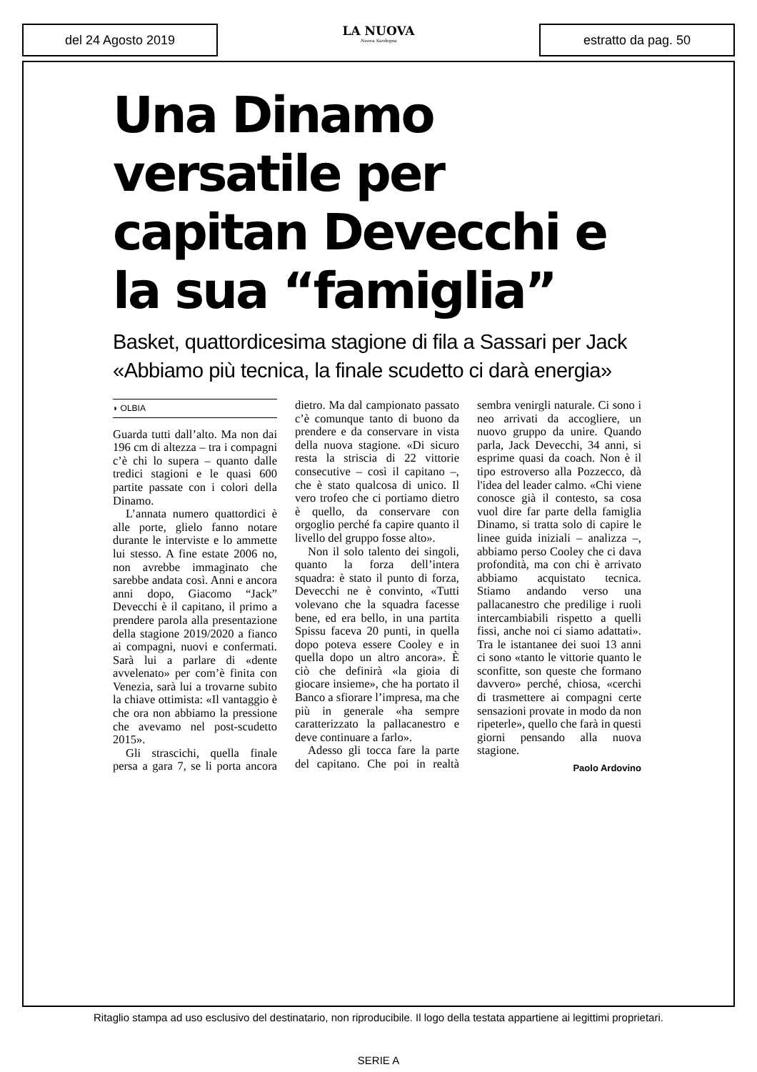del 24 Agosto 2019
LA NUOVA
Nuova Sardegna
estratto da pag. 50
Una Dinamo versatile per capitan Devecchi e la sua “famiglia”
Basket, quattordicesima stagione di fila a Sassari per Jack «Abbiamo più tecnica, la finale scudetto ci darà energia»
◗ OLBIA
Guarda tutti dall’alto. Ma non dai 196 cm di altezza – tra i compagni c’è chi lo supera – quanto dalle tredici stagioni e le quasi 600 partite passate con i colori della Dinamo.
L’annata numero quattordici è alle porte, glielo fanno notare durante le interviste e lo ammette lui stesso. A fine estate 2006 no, non avrebbe immaginato che sarebbe andata così. Anni e ancora anni dopo, Giacomo “Jack” Devecchi è il capitano, il primo a prendere parola alla presentazione della stagione 2019/2020 a fianco ai compagni, nuovi e confermati. Sarà lui a parlare di «dente avvelenato» per com’è finita con Venezia, sarà lui a trovarne subito la chiave ottimista: «Il vantaggio è che ora non abbiamo la pressione che avevamo nel post-scudetto 2015».
Gli strascichi, quella finale persa a gara 7, se li porta ancora dietro. Ma dal campionato passato c’è comunque tanto di buono da prendere e da conservare in vista della nuova stagione. «Di sicuro resta la striscia di 22 vittorie consecutive – così il capitano –, che è stato qualcosa di unico. Il vero trofeo che ci portiamo dietro è quello, da conservare con orgoglio perché fa capire quanto il livello del gruppo fosse alto».
Non il solo talento dei singoli, quanto la forza dell’intera squadra: è stato il punto di forza, Devecchi ne è convinto, «Tutti volevano che la squadra facesse bene, ed era bello, in una partita Spissu faceva 20 punti, in quella dopo poteva essere Cooley e in quella dopo un altro ancora». È ciò che definirà «la gioia di giocare insieme», che ha portato il Banco a sfiorare l’impresa, ma che più in generale «ha sempre caratterizzato la pallacanestro e deve continuare a farlo».
Adesso gli tocca fare la parte del capitano. Che poi in realtà sembra venirgli naturale. Ci sono i neo arrivati da accogliere, un nuovo gruppo da unire. Quando parla, Jack Devecchi, 34 anni, si esprime quasi da coach. Non è il tipo estroverso alla Pozzecco, dà l'idea del leader calmo. «Chi viene conosce già il contesto, sa cosa vuol dire far parte della famiglia Dinamo, si tratta solo di capire le linee guida iniziali – analizza –, abbiamo perso Cooley che ci dava profondità, ma con chi è arrivato abbiamo acquistato tecnica. Stiamo andando verso una pallacanestro che predilige i ruoli intercambiabili rispetto a quelli fissi, anche noi ci siamo adattati». Tra le istantanee dei suoi 13 anni ci sono «tanto le vittorie quanto le sconfitte, son queste che formano davvero» perché, chiosa, «cerchi di trasmettere ai compagni certe sensazioni provate in modo da non ripeterle», quello che farà in questi giorni pensando alla nuova stagione.
Paolo Ardovino
Ritaglio stampa ad uso esclusivo del destinatario, non riproducibile. Il logo della testata appartiene ai legittimi proprietari.
SERIE A